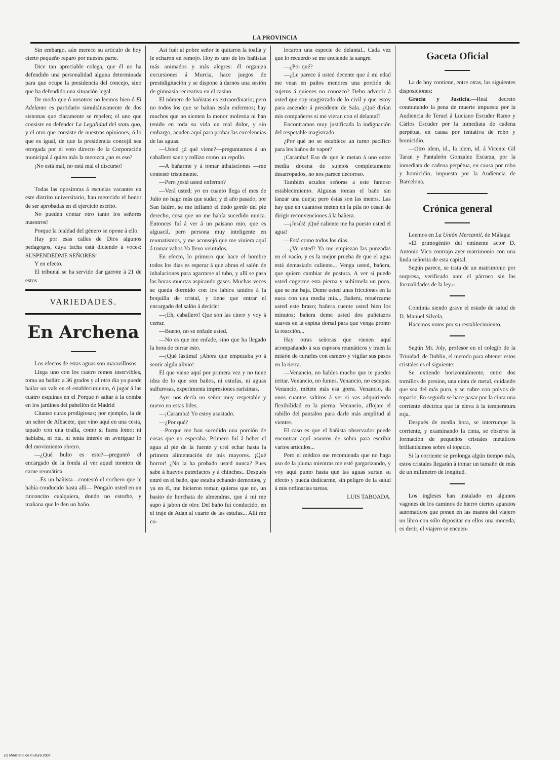LA PROVINCIA
Sin embargo, aún merece su artículo de hoy cierto pequeño reparo por nuestra parte.
Dice tan apreciable colega, que él no ha defendido una personalidad alguna determinada para que ocupe la presidencia del concejo, sino que ha defendido una situación legal.
De modo que ó nosotros no leemos bien ó El Adelanto es partidario simultáneamente de dos sistemas que claramente se repelen; el uno que consiste en defender La Legalidad del statu quo, y el otro que consiste de nuestras opiniones, ó lo que es igual, de que la presidencia concejil sea otorgada por el voto directo de la Corporación municipal á quien más la merezca ¿no es eso?
¡No está mal, no está mal el discurso!
Todas las opositoras á escuelas vacantes en este distrito universitario, han merecido el honor de ser aprobadas en el ejercicio escrito.
No pueden contar otro tanto los señores maestros!
Porque la fealdad del género se opone á ello.
Hay por esas calles de Dios algunos pedagogos, cuya facha está diciendo á voces: SUSPENDEDME SEÑORES!
Y en efecto.
El tribunal se ha servido dar garrote á 21 de estos
VARIEDADES.
En Archena
Los efectos de estas aguas son maravillosos.
Llega uno con los cuatro remos inservibles, toma un bañito a 36 grados y al otro dia ya puede bailar un vals en el establecimiento, ó jugar á las cuatro esquinas en el Porque ó saltar á la comba en los jardines del pabellón de Madrid
Cítanse curas prodigiosas; por ejemplo, la de un señor de Albacete, que vino aquí en una cesta, tapado con una toalla, como si fuera lomo; ni hablaba, ni oia, ni tenía interés en averiguar lo del movimiento obrero.
—¿Qué bulto es este?—preguntó el encargado de la fonda al ver aquel monton de carne reumática.
—Es un bañista—contestó el cochero que le había conducido hasta allí— Póngalo usted en un rinconcito cualquiera, donde no estorbe, y mañana que le den un baño.
Así fué: al pobre señor le quitaron la toalla y le echaron en remojo. Hoy es uno de los bañistas más animados y más alegres: él organiza excursiones á Murcia, hace juegos de prestidigitación y se dispone á darnos una sesión de gimnasia recreativa en el casino.
El número de bañistas es extraordinario; pero no todos los que se bañan están enfermos; hay muchos que no sienten la menor molestia ni han tenido en toda su vida un mal dolor, y sin embargo, acuden aquí para probar las excelencias de las aguas.
—Usted ¿á qué viene?—preguntamos á un caballero sano y rollizo como un repollo.
—A bañarme y á tomar inhalaciones —me contestó tristemente.
—Pero ¿está usted enfermo?
—Verá usted; yo en cuanto llega el mes de Julio no hago más que sudar, y el año pasado, por San Isidro, se me inflamó el dedo gordo del pie derecho, cosa que no me había sucedido nunca. Entonces fuí á ver á un paisano mio, que es alguacil, pero persona muy inteligente en reumatismos, y me aconsejó que me viniera aquí á tomar vahos Ya llevo veintidos.
En efecto, lo primero que hace el hombre todos los dias es esperar á que abran el salón de inhalaciones para agarrarse al tubo, y allí se pasa las horas muertas aspirando gases. Muchas veces se queda dormido con los labios unidos á la boquilla de cristal, y tiene que entrar el encargado del salón á decirle:
—¡Eh, caballero! Que son las cinco y voy á cerrar.
—Bueno, no se enfade usted.
—No es que me enfade, sino que ha llegado la hora de cerrar esto.
—¡Qué lástima! ¡Ahora que empezaba yo á sentir algún alivio!
El que viene aquí por primera vez y no tiene idea de lo que son baños, ni estufas, ni aguas sulfurosas, experimenta impresiones rarísimas.
Ayer nos decía un señor muy respetable y nuevo en estas lides.
—¡Caramba! Yo estoy asustado.
—¿Por qué?
—Porque me han sucedido una porción de cosas que no esperaba. Primero fuí á beber el agua al pie de la fuente y creí echar hasta la primera alimentación de mis mayores. ¡Qué horror! ¿No la ha probado usted nunca? Pues sabe á huevos putrefactos y á chinches.. Después entré en el baño, que estaba echando demonios, y ya en él, me hicieron tomar, quieras que no, un basito de horchata de almendras, que á mi me supo á jabon de olor. Del baño fuí conducido, en el traje de Adan al cuarto de las estufas... Allí me co-
locaron una especie de delantal.. Cada vez que lo recuerdo se me enciende la sangre.
—¿Por qué?
—¿Le parece á usted decente que á mi edad me vean en paños menores una porción de sujetos á quienes no conozco? Debo advertir á usted que soy magistrado de lo civil y que estoy para ascender á presidente de Sala. ¿Qué dirían mis compañeros si me vieran con el delantal?
Encontramos muy justificada la indignación del respetable magistrado.
¿Por qué no se establece un turno pacífico para los baños de vapor?
¡Caramba! Eso de que le metan á uno entre media docena de sujetos completamente desarropados, no nos parece decoroso.
También acuden señoras a este famoso establecimiento. Algunas toman el baño sin lanzar una queja; pero éstas son las menos. Las hay que en cuantose meten en la pila no cesan de dirigir reconvenciones á la bañera.
—¡Jesús! ¡Qué caliente me ha puesto usted el agua!
—Está como todos los dias.
—¿Ve usted? Ya me empiezan las punzadas en el vacío, y es la mejor prueba de que el agua está demasiado caliente... Venga usted, bañera, que quiero cambiar de postura. A ver si puede usted cogerme esta pierna y subírmela un poco, que se me baja. Deme usted unas fricciones en la nuca con una media mia... Bañera, retuérzame usted este brazo; bañera cuente usted bien los minutos; bañera deme usted dos puñetazos suaves en la espina dorsal para que venga pronto la reacción...
Hay otras señoras que vienen aquí acompañando á sus esposos reumáticos y traen la misión de curarles con esmero y vigilar sus pasos en la tierra.
—Venancio, no hables mucho que te puedes irritar. Venancio, no fumes. Venancio, no escupas. Venancio, métete más esa gorra. Venancio, da unos cuantos saltitos á ver si vas adquiriendo flexibilidad en la pierna. Venancio, aflojate el rabillo del pantalon para darle más amplitud al vientre.
El caso es que el bañista observador puede encontrar aquí asuntos de sobra para escribir varios artículos...
Pero el médico me recomienda que no haga uso de la pluma mientras me esté gargarizando, y voy aquí punto hasta que las aguas surtan su efecto y pueda dedicarme, sin peligro de la salud á mis ordinarias tareas.
LUIS TABOADA.
Gaceta Oficial
La de hoy contiene, entre otras, las siguientes disposiciones:
Gracia y Justicia.—Real decreto conmutando la pena de muerte impuesta por la Audiencia de Teruel á Luciano Escuder Ramo y Cárlos Escuder por la inmediata de cadena perpétua, en causa por tentativa de robo y homicidio.
—Otro idem, id., la idem, id. á Vicente Gil Taran y Pantaleón Gonzalez Escarza, por la inmediata de cadena perpétua, en causa por robo y homicidio, impuesta por la Audiencia de Barcelona.
Crónica general
Leemos en La Unión Mercantil, de Málaga:
«El primogénito del eminente actor D. Antonio Vico contrajo ayer matrimonio con una linda señorita de esta capital.
Según parece, se trata de un matrimonio por sorpresa, verificado ante el párroco sin las formalidades de la ley.»
Continúa siendo grave el estado de salud de D. Manuel Silvela.
Hacemos votos por su restablecimiento.
Según Mr. Joly, profesor en el colegio de la Trinidad, de Dublin, el metodo para obtener estos cristales es el siguiente:
Se extiende horizontalmente, entre dos tornillos de presion, una cinta de metal, cuidando que sea del más puro, y se cubre con polvos de topacio. En seguida se hace pasar por la cinta una corriente eléctrica que la eleva á la temperatura roja.
Después de media hora, se interrumpe la corriente, y examinando la cinta, se observa la formación de pequeños cristales metálicos brillantísimos sobre el topacio.
Si la corriente se prolonga algún tiempo más, estos cristales llegarán á tomar un tamaño de más de un milímetro de longitud.
Los ingleses han instalado en algunos vagones de los caminos de hierro ciertos aparatos automaticos que ponen en las manos del viajero un libro con sólo depositar en ellos una moneda; es decir, el viajero se encuen-
(c) Ministerio de Cultura 2007